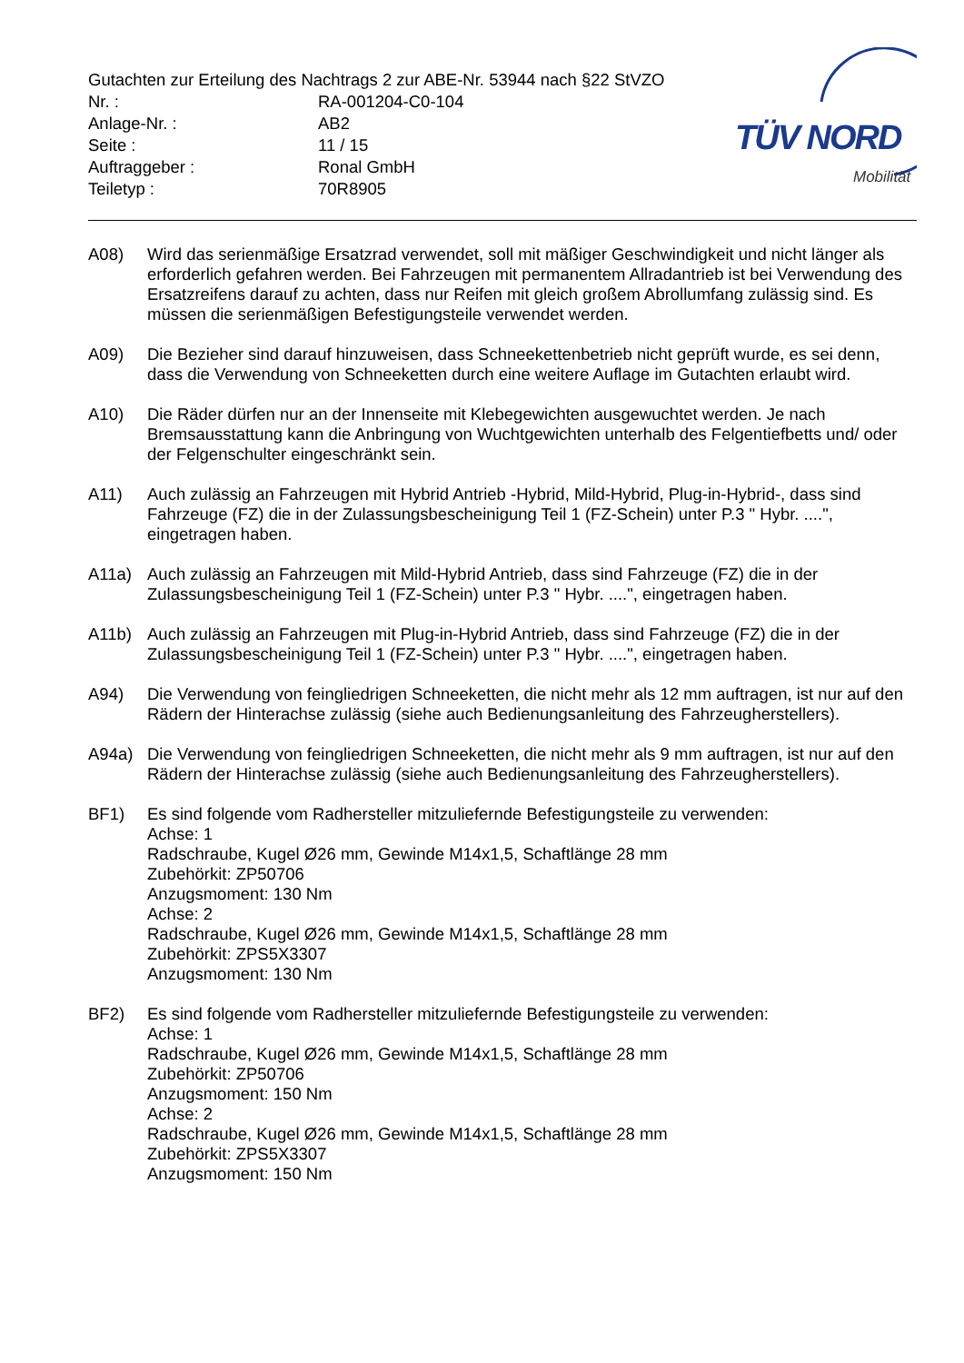Gutachten zur Erteilung des Nachtrags 2 zur ABE-Nr. 53944 nach §22 StVZO
| Nr. : | RA-001204-C0-104 |
| Anlage-Nr. : | AB2 |
| Seite : | 11 / 15 |
| Auftraggeber : | Ronal GmbH |
| Teiletyp : | 70R8905 |
TÜV NORD
Mobilität
A08) Wird das serienmäßige Ersatzrad verwendet, soll mit mäßiger Geschwindigkeit und nicht länger als erforderlich gefahren werden. Bei Fahrzeugen mit permanentem Allradantrieb ist bei Verwendung des Ersatzreifens darauf zu achten, dass nur Reifen mit gleich großem Abrollumfang zulässig sind. Es müssen die serienmäßigen Befestigungsteile verwendet werden.
A09) Die Bezieher sind darauf hinzuweisen, dass Schneekettenbetrieb nicht geprüft wurde, es sei denn, dass die Verwendung von Schneeketten durch eine weitere Auflage im Gutachten erlaubt wird.
A10) Die Räder dürfen nur an der Innenseite mit Klebegewichten ausgewuchtet werden. Je nach Bremsausstattung kann die Anbringung von Wuchtgewichten unterhalb des Felgentiefbetts und/ oder der Felgenschulter eingeschränkt sein.
A11) Auch zulässig an Fahrzeugen mit Hybrid Antrieb -Hybrid, Mild-Hybrid, Plug-in-Hybrid-, dass sind Fahrzeuge (FZ) die in der Zulassungsbescheinigung Teil 1 (FZ-Schein) unter P.3 " Hybr. ....", eingetragen haben.
A11a) Auch zulässig an Fahrzeugen mit Mild-Hybrid Antrieb, dass sind Fahrzeuge (FZ) die in der Zulassungsbescheinigung Teil 1 (FZ-Schein) unter P.3 " Hybr. ....", eingetragen haben.
A11b) Auch zulässig an Fahrzeugen mit Plug-in-Hybrid Antrieb, dass sind Fahrzeuge (FZ) die in der Zulassungsbescheinigung Teil 1 (FZ-Schein) unter P.3 " Hybr. ....", eingetragen haben.
A94) Die Verwendung von feingliedrigen Schneeketten, die nicht mehr als 12 mm auftragen, ist nur auf den Rädern der Hinterachse zulässig (siehe auch Bedienungsanleitung des Fahrzeugherstellers).
A94a) Die Verwendung von feingliedrigen Schneeketten, die nicht mehr als 9 mm auftragen, ist nur auf den Rädern der Hinterachse zulässig (siehe auch Bedienungsanleitung des Fahrzeugherstellers).
BF1) Es sind folgende vom Radhersteller mitzuliefernde Befestigungsteile zu verwenden:
Achse: 1
Radschraube, Kugel Ø26 mm, Gewinde M14x1,5, Schaftlänge 28 mm
Zubehörkit: ZP50706
Anzugsmoment: 130 Nm
Achse: 2
Radschraube, Kugel Ø26 mm, Gewinde M14x1,5, Schaftlänge 28 mm
Zubehörkit: ZPS5X3307
Anzugsmoment: 130 Nm
BF2) Es sind folgende vom Radhersteller mitzuliefernde Befestigungsteile zu verwenden:
Achse: 1
Radschraube, Kugel Ø26 mm, Gewinde M14x1,5, Schaftlänge 28 mm
Zubehörkit: ZP50706
Anzugsmoment: 150 Nm
Achse: 2
Radschraube, Kugel Ø26 mm, Gewinde M14x1,5, Schaftlänge 28 mm
Zubehörkit: ZPS5X3307
Anzugsmoment: 150 Nm